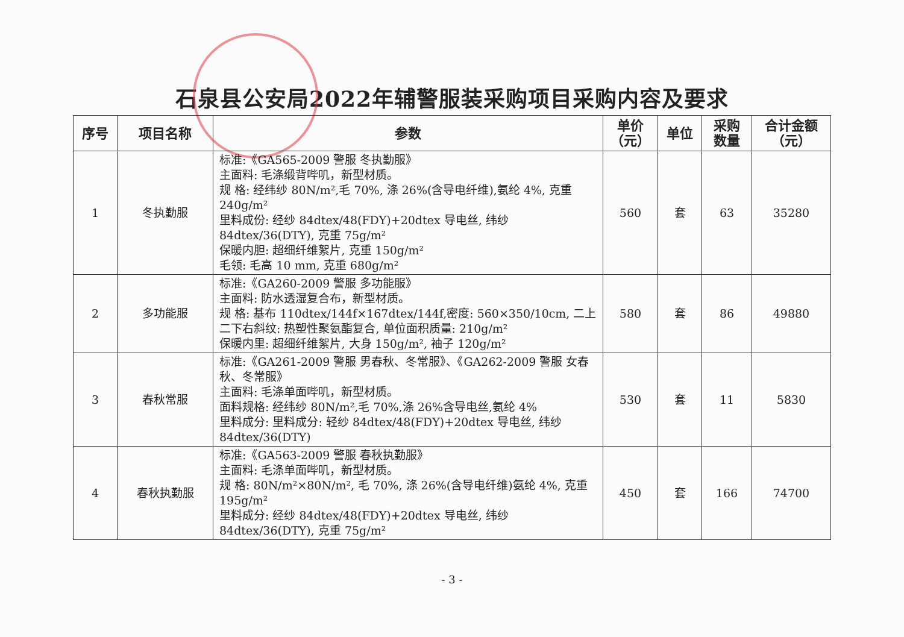石泉县公安局2022年辅警服装采购项目采购内容及要求
| 序号 | 项目名称 | 参数 | 单价 （元） | 单位 | 采购 数量 | 合计金额 （元） |
| --- | --- | --- | --- | --- | --- | --- |
| 1 | 冬执勤服 | 标准:《GA565-2009 警服 冬执勤服》 主面料: 毛涤缎背哔叽，新型材质。 规 格: 经纬纱 80N/m²,毛 70%, 涤 26%(含导电纤维),氨纶 4%, 克重 240g/m² 里料成份: 经纱 84dtex/48(FDY)+20dtex 导电丝, 纬纱 84dtex/36(DTY), 克重 75g/m² 保暖内胆: 超细纤维絮片, 克重 150g/m² 毛领: 毛高 10 mm, 克重 680g/m² | 560 | 套 | 63 | 35280 |
| 2 | 多功能服 | 标准:《GA260-2009 警服 多功能服》 主面料: 防水透湿复合布，新型材质。 规 格: 基布 110dtex/144f×167dtex/144f,密度: 560×350/10cm, 二上二下右斜纹: 热塑性聚氨酯复合, 单位面积质量: 210g/m² 保暖内里: 超细纤维絮片, 大身 150g/m², 袖子 120g/m² | 580 | 套 | 86 | 49880 |
| 3 | 春秋常服 | 标准:《GA261-2009 警服 男春秋、冬常服》、《GA262-2009 警服 女春秋、冬常服》 主面料: 毛涤单面哔叽，新型材质。 面料规格: 经纬纱 80N/m²,毛 70%,涤 26%含导电丝,氨纶 4% 里料成分: 里料成分: 轻纱 84dtex/48(FDY)+20dtex 导电丝, 纬纱 84dtex/36(DTY) | 530 | 套 | 11 | 5830 |
| 4 | 春秋执勤服 | 标准:《GA563-2009 警服 春秋执勤服》 主面料: 毛涤单面哔叽，新型材质。 规 格: 80N/m²×80N/m², 毛 70%, 涤 26%(含导电纤维)氨纶 4%, 克重 195g/m² 里料成分: 经纱 84dtex/48(FDY)+20dtex 导电丝, 纬纱 84dtex/36(DTY), 克重 75g/m² | 450 | 套 | 166 | 74700 |
- 3 -